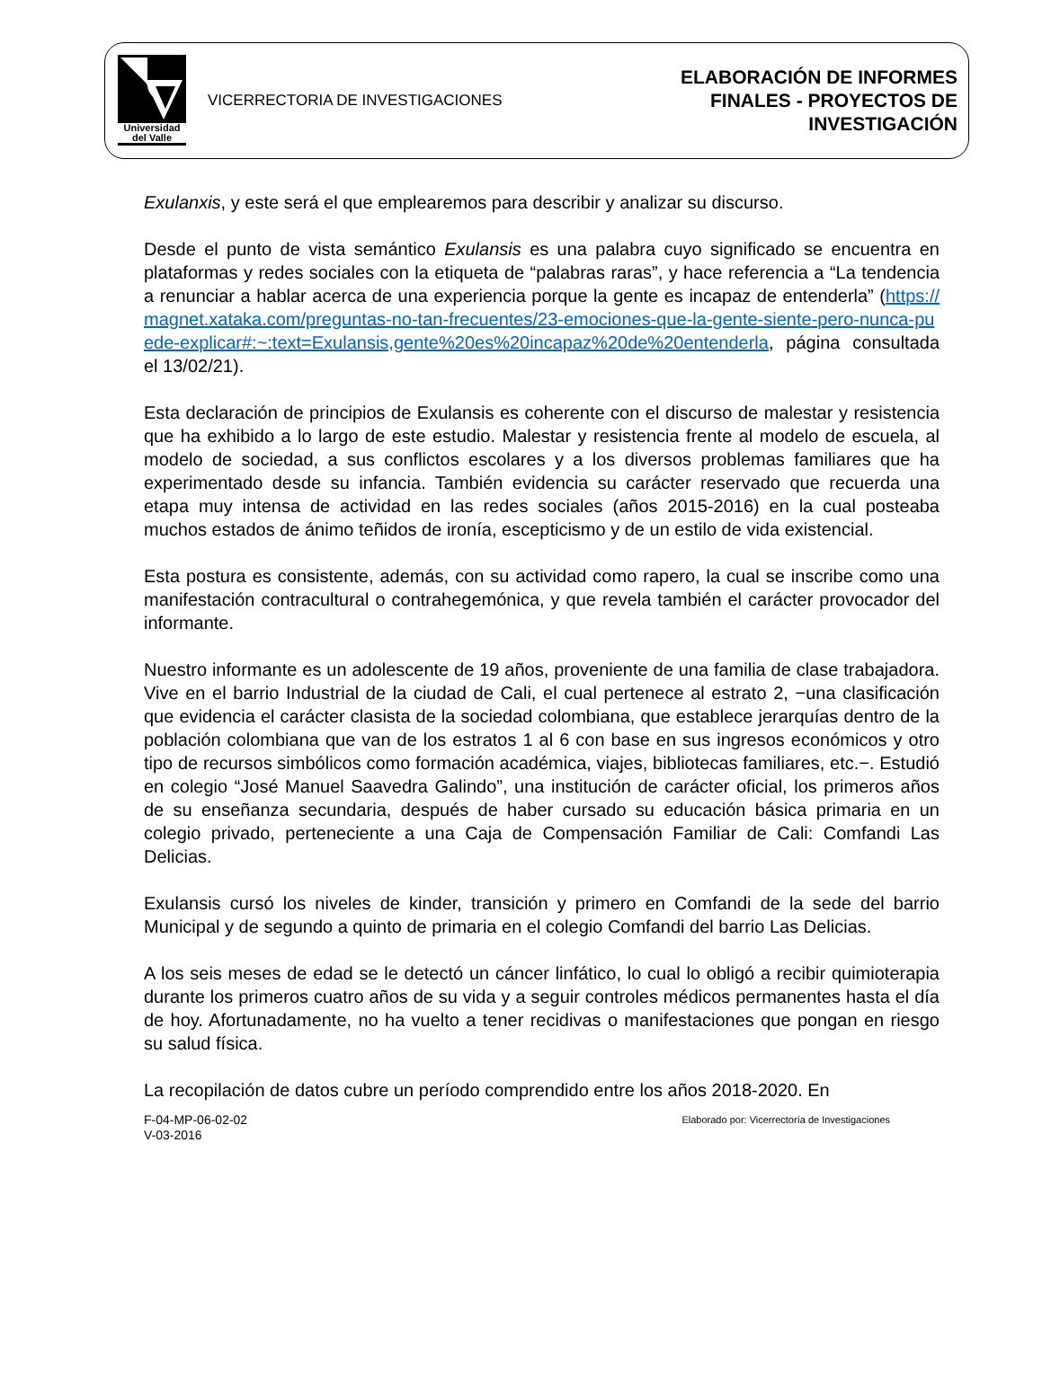Universidad
del Valle
VICERRECTORIA DE INVESTIGACIONES
ELABORACIÓN DE INFORMES
FINALES - PROYECTOS DE
INVESTIGACIÓN
Exulanxis, y este será el que emplearemos para describir y analizar su discurso.
Desde el punto de vista semántico Exulansis es una palabra cuyo significado se encuentra en plataformas y redes sociales con la etiqueta de “palabras raras”, y hace referencia a “La tendencia a renunciar a hablar acerca de una experiencia porque la gente es incapaz de entenderla” (https://magnet.xataka.com/preguntas-no-tan-frecuentes/23-emociones-que-la-gente-siente-pero-nunca-puede-explicar#:~:text=Exulansis,gente%20es%20incapaz%20de%20entenderla, página consultada el 13/02/21).
Esta declaración de principios de Exulansis es coherente con el discurso de malestar y resistencia que ha exhibido a lo largo de este estudio. Malestar y resistencia frente al modelo de escuela, al modelo de sociedad, a sus conflictos escolares y a los diversos problemas familiares que ha experimentado desde su infancia. También evidencia su carácter reservado que recuerda una etapa muy intensa de actividad en las redes sociales (años 2015-2016) en la cual posteaba muchos estados de ánimo teñidos de ironía, escepticismo y de un estilo de vida existencial.
Esta postura es consistente, además, con su actividad como rapero, la cual se inscribe como una manifestación contracultural o contrahegemónica, y que revela también el carácter provocador del informante.
Nuestro informante es un adolescente de 19 años, proveniente de una familia de clase trabajadora. Vive en el barrio Industrial de la ciudad de Cali, el cual pertenece al estrato 2, −una clasificación que evidencia el carácter clasista de la sociedad colombiana, que establece jerarquías dentro de la población colombiana que van de los estratos 1 al 6 con base en sus ingresos económicos y otro tipo de recursos simbólicos como formación académica, viajes, bibliotecas familiares, etc.−. Estudió en colegio “José Manuel Saavedra Galindo”, una institución de carácter oficial, los primeros años de su enseñanza secundaria, después de haber cursado su educación básica primaria en un colegio privado, perteneciente a una Caja de Compensación Familiar de Cali: Comfandi Las Delicias.
Exulansis cursó los niveles de kinder, transición y primero en Comfandi de la sede del barrio Municipal y de segundo a quinto de primaria en el colegio Comfandi del barrio Las Delicias.
A los seis meses de edad se le detectó un cáncer linfático, lo cual lo obligó a recibir quimioterapia durante los primeros cuatro años de su vida y a seguir controles médicos permanentes hasta el día de hoy. Afortunadamente, no ha vuelto a tener recidivas o manifestaciones que pongan en riesgo su salud física.
La recopilación de datos cubre un período comprendido entre los años 2018-2020. En
F-04-MP-06-02-02
V-03-2016
Elaborado por: Vicerrectoría de Investigaciones